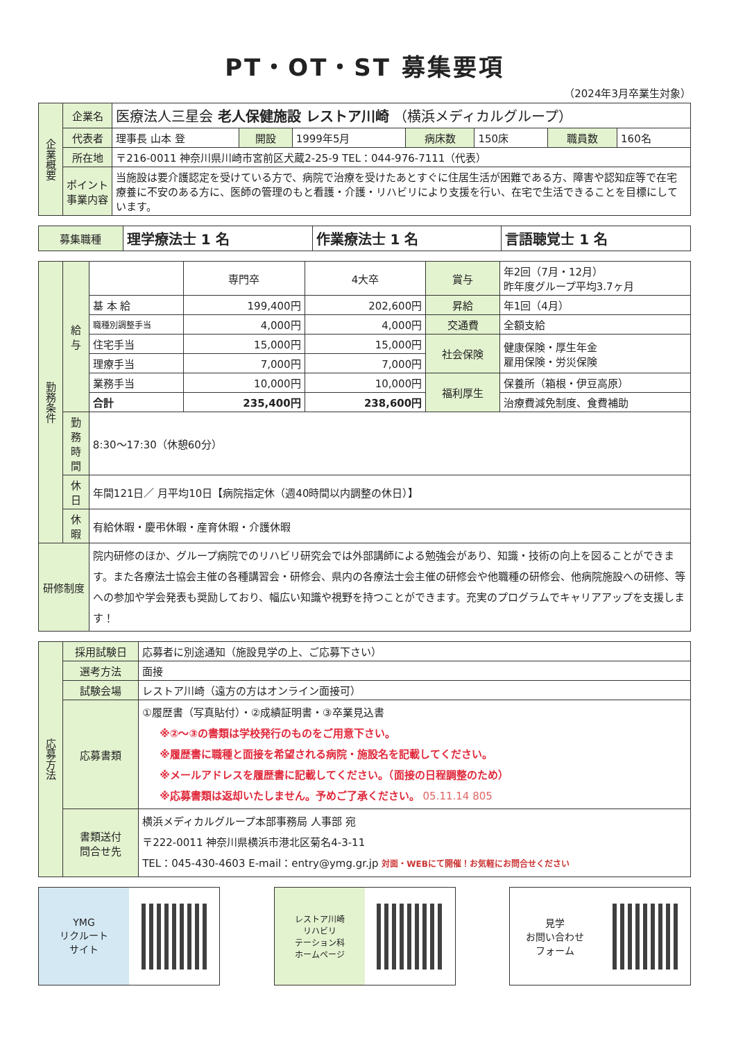PT・OT・ST 募集要項
（2024年3月卒業生対象）
| 企業概要 | 企業名 | 医療法人三星会 老人保健施設 レストア川崎 （横浜メディカルグループ） | | | | | | |
| | 代表者 | 理事長 山本 登 | 開設 | 1999年5月 | 病床数 | 150床 | 職員数 | 160名 |
| | 所在地 | 〒216-0011 神奈川県川崎市宮前区犬蔵2-25-9 TEL：044-976-7111（代表） | | | | | | |
| | ポイント 事業内容 | 当施設は要介護認定を受けている方で、病院で治療を受けたあとすぐに住居生活が困難である方、障害や認知症等で在宅療養に不安のある方に、医師の管理のもと看護・介護・リハビリにより支援を行い、在宅で生活できることを目標にしています。 | | | | | | |
| 募集職種 | 理学療法士 1 名 | 作業療法士 1 名 | 言語聴覚士 1 名 |
| 勤務条件 | 給与 | | 専門卒 | 4大卒 | 賞与 | 年2回（7月・12月） 昨年度グループ平均3.7ヶ月 |
| | | 基 本 給 | 199,400円 | 202,600円 | 昇給 | 年1回（4月） |
| | | 職種別調整手当 | 4,000円 | 4,000円 | 交通費 | 全額支給 |
| | | 住宅手当 | 15,000円 | 15,000円 | 社会保険 | 健康保険・厚生年金 雇用保険・労災保険 |
| | | 理療手当 | 7,000円 | 7,000円 | | |
| | | 業務手当 | 10,000円 | 10,000円 | 福利厚生 | 保養所（箱根・伊豆高原） |
| | | 合計 | 235,400円 | 238,600円 | | 治療費減免制度、食費補助 |
| | 勤務時間 | 8:30～17:30（休憩60分） | | | | |
| | 休日 | 年間121日／ 月平均10日【病院指定休（週40時間以内調整の休日）】 | | | | |
| | 休暇 | 有給休暇・慶弔休暇・産育休暇・介護休暇 | | | | |
| 研修制度 | | 院内研修のほか、グループ病院でのリハビリ研究会では外部講師による勉強会があり、知識・技術の向上を図ることができます。また各療法士協会主催の各種講習会・研修会、県内の各療法士会主催の研修会や他職種の研修会、他病院施設への研修、等への参加や学会発表も奨励しており、幅広い知識や視野を持つことができます。充実のプログラムでキャリアアップを支援します！ | | | | |
| 応募方法 | 採用試験日 | 応募者に別途通知（施設見学の上、ご応募下さい） |
| | 選考方法 | 面接 |
| | 試験会場 | レストア川崎（遠方の方はオンライン面接可） |
| | 応募書類 | ①履歴書（写真貼付）・②成績証明書・③卒業見込書 ※②～③の書類は学校発行のものをご用意下さい。 ※履歴書に職種と面接を希望される病院・施設名を記載してください。 ※メールアドレスを履歴書に記載してください。（面接の日程調整のため） ※応募書類は返却いたしません。予めご了承ください。 05.11.14 805 |
| | 書類送付 問合せ先 | 横浜メディカルグループ本部事務局 人事部 宛 〒222-0011 神奈川県横浜市港北区菊名4-3-11 TEL：045-430-4603 E-mail：entry@ymg.gr.jp 対面・WEBにて開催！お気軽にお問合せください |
YMG
リクルート
サイト
レストア川崎
リハビリ
テーション科
ホームページ
見学
お問い合わせ
フォーム